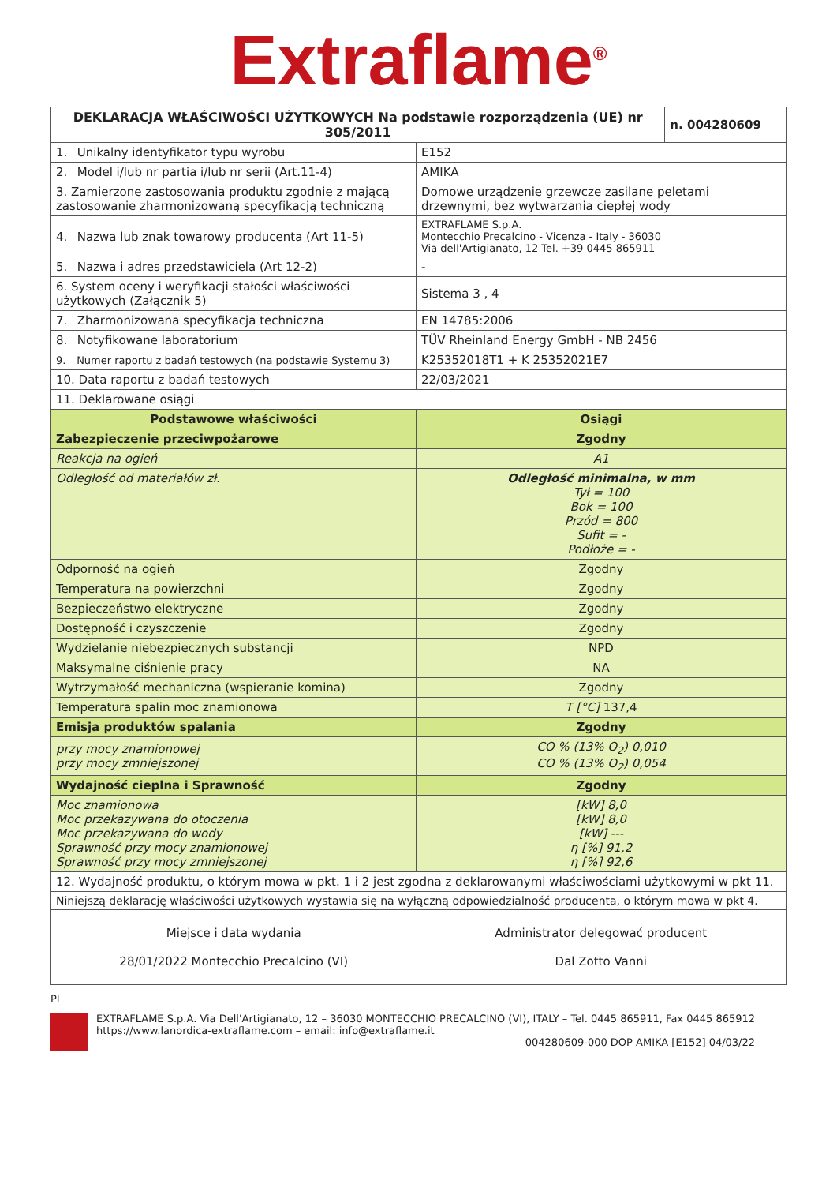Extraflame<sup>®</sup>
| DEKLARACJA WŁAŚCIWOŚCI UŻYTKOWYCH Na podstawie rozporządzenia (UE) nr 305/2011 | | n. 004280609 |
| --- | --- | --- |
| 1. Unikalny identyfikator typu wyrobu | E152 | |
| 2. Model i/lub nr partia i/lub nr serii (Art.11-4) | AMIKA | |
| 3. Zamierzone zastosowania produktu zgodnie z mającą zastosowanie zharmonizowaną specyfikacją techniczną | Domowe urządzenie grzewcze zasilane peletami drzewnymi, bez wytwarzania ciepłej wody | |
| 4. Nazwa lub znak towarowy producenta (Art 11-5) | EXTRAFLAME S.p.A. Montecchio Precalcino - Vicenza - Italy - 36030 Via dell'Artigianato, 12 Tel. +39 0445 865911 | |
| 5. Nazwa i adres przedstawiciela (Art 12-2) | - | |
| 6. System oceny i weryfikacji stałości właściwości użytkowych (Załącznik 5) | Sistema 3 , 4 | |
| 7. Zharmonizowana specyfikacja techniczna | EN 14785:2006 | |
| 8. Notyfikowane laboratorium | TÜV Rheinland Energy GmbH - NB 2456 | |
| 9. Numer raportu z badań testowych (na podstawie Systemu 3) | K25352018T1 + K 25352021E7 | |
| 10. Data raportu z badań testowych | 22/03/2021 | |
| 11. Deklarowane osiągi | | |
| Podstawowe właściwości | Osiągi | |
| Zabezpieczenie przeciwpożarowe | Zgodny | |
| Reakcja na ogień | A1 | |
| Odległość od materiałów zł. | Odległość minimalna, w mm Tył = 100 Bok = 100 Przód = 800 Sufit = - Podłoże = - | |
| Odporność na ogień | Zgodny | |
| Temperatura na powierzchni | Zgodny | |
| Bezpieczeństwo elektryczne | Zgodny | |
| Dostępność i czyszczenie | Zgodny | |
| Wydzielanie niebezpiecznych substancji | NPD | |
| Maksymalne ciśnienie pracy | NA | |
| Wytrzymałość mechaniczna (wspieranie komina) | Zgodny | |
| Temperatura spalin moc znamionowa | T [°C] 137,4 | |
| Emisja produktów spalania | Zgodny | |
| przy mocy znamionowej przy mocy zmniejszonej | CO % (13% O<sub>2</sub>) 0,010 CO % (13% O<sub>2</sub>) 0,054 | |
| Wydajność cieplna i Sprawność | Zgodny | |
| Moc znamionowa Moc przekazywana do otoczenia Moc przekazywana do wody Sprawność przy mocy znamionowej Sprawność przy mocy zmniejszonej | [kW] 8,0 [kW] 8,0 [kW] --- η [%] 91,2 η [%] 92,6 | |
| 12. Wydajność produktu, o którym mowa w pkt. 1 i 2 jest zgodna z deklarowanymi właściwościami użytkowymi w pkt 11. | | |
| Niniejszą deklarację właściwości użytkowych wystawia się na wyłączną odpowiedzialność producenta, o którym mowa w pkt 4. | | |
| Miejsce i data wydania 28/01/2022 Montecchio Precalcino (VI) | Administrator delegować producent Dal Zotto Vanni | |
PL
EXTRAFLAME S.p.A. Via Dell'Artigianato, 12 – 36030 MONTECCHIO PRECALCINO (VI), ITALY – Tel. 0445 865911, Fax 0445 865912
https://www.lanordica-extraflame.com – email: info@extraflame.it
004280609-000 DOP AMIKA [E152] 04/03/22